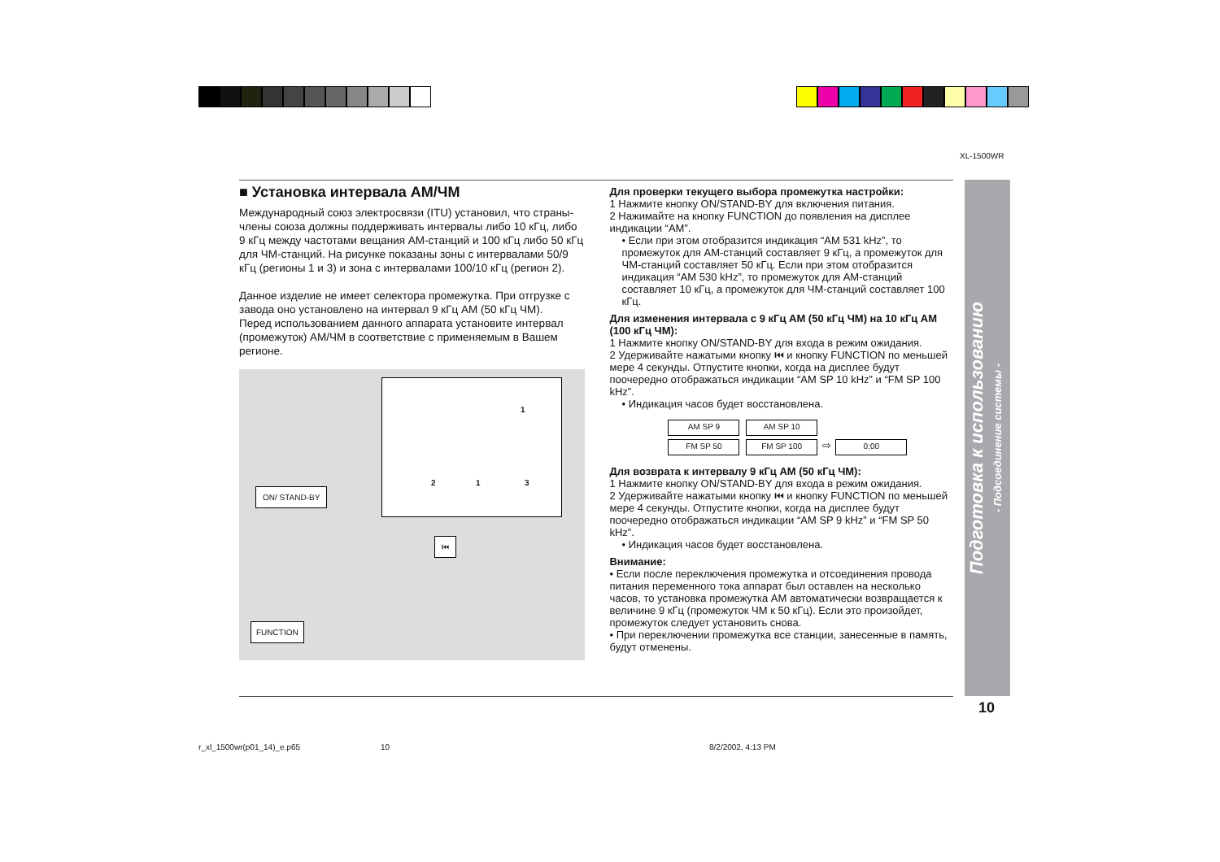XL-1500WR
■ Установка интервала АМ/ЧМ
Международный союз электросвязи (ITU) установил, что страны-члены союза должны поддерживать интервалы либо 10 кГц, либо 9 кГц между частотами вещания АМ-станций и 100 кГц либо 50 кГц для ЧМ-станций. На рисунке показаны зоны с интервалами 50/9 кГц (регионы 1 и 3) и зона с интервалами 100/10 кГц (регион 2).
Данное изделие не имеет селектора промежутка. При отгрузке с завода оно установлено на интервал 9 кГц АМ (50 кГц ЧМ).
Перед использованием данного аппарата установите интервал (промежуток) АМ/ЧМ в соответствие с применяемым в Вашем регионе.
2 1 3
1
ON/ STAND-BY
⏮
FUNCTION
Для проверки текущего выбора промежутка настройки:
1 Нажмите кнопку ON/STAND-BY для включения питания.
2 Нажимайте на кнопку FUNCTION до появления на дисплее индикации “AM”.
• Если при этом отобразится индикация “AM 531 kHz”, то промежуток для АМ-станций составляет 9 кГц, а промежуток для ЧМ-станций составляет 50 кГц. Если при этом отобразится индикация “AM 530 kHz”, то промежуток для АМ-станций составляет 10 кГц, а промежуток для ЧМ-станций составляет 100 кГц.
Для изменения интервала с 9 кГц АМ (50 кГц ЧМ) на 10 кГц АМ (100 кГц ЧМ):
1 Нажмите кнопку ON/STAND-BY для входа в режим ожидания.
2 Удерживайте нажатыми кнопку ⏮ и кнопку FUNCTION по меньшей мере 4 секунды. Отпустите кнопки, когда на дисплее будут поочередно отображаться индикации “AM SP 10 kHz” и “FM SP 100 kHz”.
• Индикация часов будет восстановлена.
AM SP 9 AM SP 10
FM SP 50 FM SP 100 ⇨ 0:00
Для возврата к интервалу 9 кГц АМ (50 кГц ЧМ):
1 Нажмите кнопку ON/STAND-BY для входа в режим ожидания.
2 Удерживайте нажатыми кнопку ⏮ и кнопку FUNCTION по меньшей мере 4 секунды. Отпустите кнопки, когда на дисплее будут поочередно отображаться индикации “AM SP 9 kHz” и “FM SP 50 kHz”.
• Индикация часов будет восстановлена.
Внимание:
• Если после переключения промежутка и отсоединения провода питания переменного тока аппарат был оставлен на несколько часов, то установка промежутка АМ автоматически возвращается к величине 9 кГц (промежуток ЧМ к 50 кГц). Если это произойдет, промежуток следует установить снова.
• При переключении промежутка все станции, занесенные в память, будут отменены.
Подготовка к использованию
- Подсоединение системы -
10
r_xl_1500wr(p01_14)_e.p65 10 8/2/2002, 4:13 PM